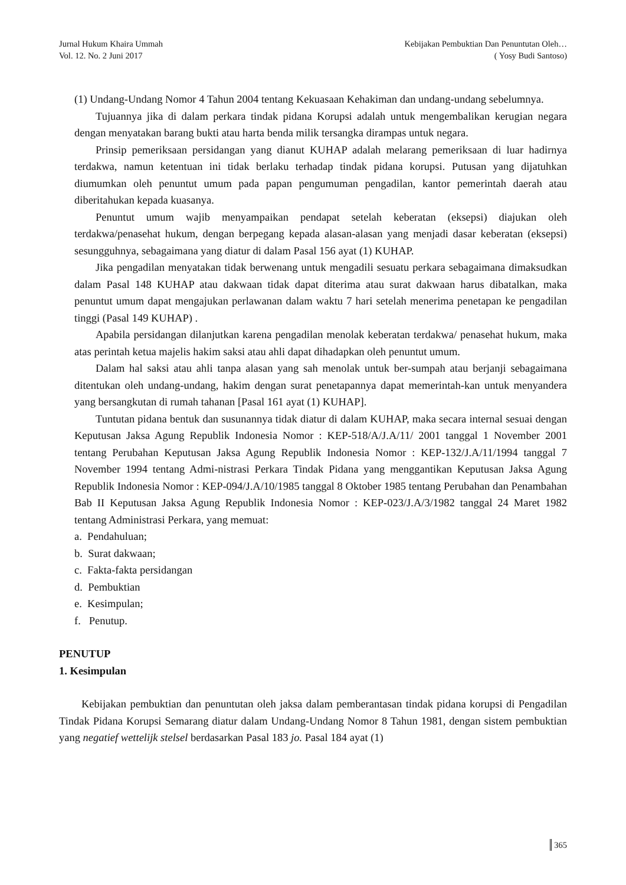Jurnal Hukum Khaira Ummah
Vol. 12. No. 2 Juni 2017
Kebijakan Pembuktian Dan Penuntutan Oleh…
( Yosy Budi Santoso)
(1) Undang-Undang Nomor 4 Tahun 2004 tentang Kekuasaan Kehakiman dan undang-undang sebelumnya.
Tujuannya jika di dalam perkara tindak pidana Korupsi adalah untuk mengembalikan kerugian negara dengan menyatakan barang bukti atau harta benda milik tersangka dirampas untuk negara.
Prinsip pemeriksaan persidangan yang dianut KUHAP adalah melarang pemeriksaan di luar hadirnya terdakwa, namun ketentuan ini tidak berlaku terhadap tindak pidana korupsi. Putusan yang dijatuhkan diumumkan oleh penuntut umum pada papan pengumuman pengadilan, kantor pemerintah daerah atau diberitahukan kepada kuasanya.
Penuntut umum wajib menyampaikan pendapat setelah keberatan (eksepsi) diajukan oleh terdakwa/penasehat hukum, dengan berpegang kepada alasan-alasan yang menjadi dasar keberatan (eksepsi) sesungguhnya, sebagaimana yang diatur di dalam Pasal 156 ayat (1) KUHAP.
Jika pengadilan menyatakan tidak berwenang untuk mengadili sesuatu perkara sebagaimana dimaksudkan dalam Pasal 148 KUHAP atau dakwaan tidak dapat diterima atau surat dakwaan harus dibatalkan, maka penuntut umum dapat mengajukan perlawanan dalam waktu 7 hari setelah menerima penetapan ke pengadilan tinggi (Pasal 149 KUHAP) .
Apabila persidangan dilanjutkan karena pengadilan menolak keberatan terdakwa/ penasehat hukum, maka atas perintah ketua majelis hakim saksi atau ahli dapat dihadapkan oleh penuntut umum.
Dalam hal saksi atau ahli tanpa alasan yang sah menolak untuk ber-sumpah atau berjanji sebagaimana ditentukan oleh undang-undang, hakim dengan surat penetapannya dapat memerintah-kan untuk menyandera yang bersangkutan di rumah tahanan [Pasal 161 ayat (1) KUHAP].
Tuntutan pidana bentuk dan susunannya tidak diatur di dalam KUHAP, maka secara internal sesuai dengan Keputusan Jaksa Agung Republik Indonesia Nomor : KEP-518/A/J.A/11/ 2001 tanggal 1 November 2001 tentang Perubahan Keputusan Jaksa Agung Republik Indonesia Nomor : KEP-132/J.A/11/1994 tanggal 7 November 1994 tentang Admi-nistrasi Perkara Tindak Pidana yang menggantikan Keputusan Jaksa Agung Republik Indonesia Nomor : KEP-094/J.A/10/1985 tanggal 8 Oktober 1985 tentang Perubahan dan Penambahan Bab II Keputusan Jaksa Agung Republik Indonesia Nomor : KEP-023/J.A/3/1982 tanggal 24 Maret 1982 tentang Administrasi Perkara, yang memuat:
a. Pendahuluan;
b. Surat dakwaan;
c. Fakta-fakta persidangan
d. Pembuktian
e. Kesimpulan;
f. Penutup.
PENUTUP
1. Kesimpulan
Kebijakan pembuktian dan penuntutan oleh jaksa dalam pemberantasan tindak pidana korupsi di Pengadilan Tindak Pidana Korupsi Semarang diatur dalam Undang-Undang Nomor 8 Tahun 1981, dengan sistem pembuktian yang negatief wettelijk stelsel berdasarkan Pasal 183 jo. Pasal 184 ayat (1)
365